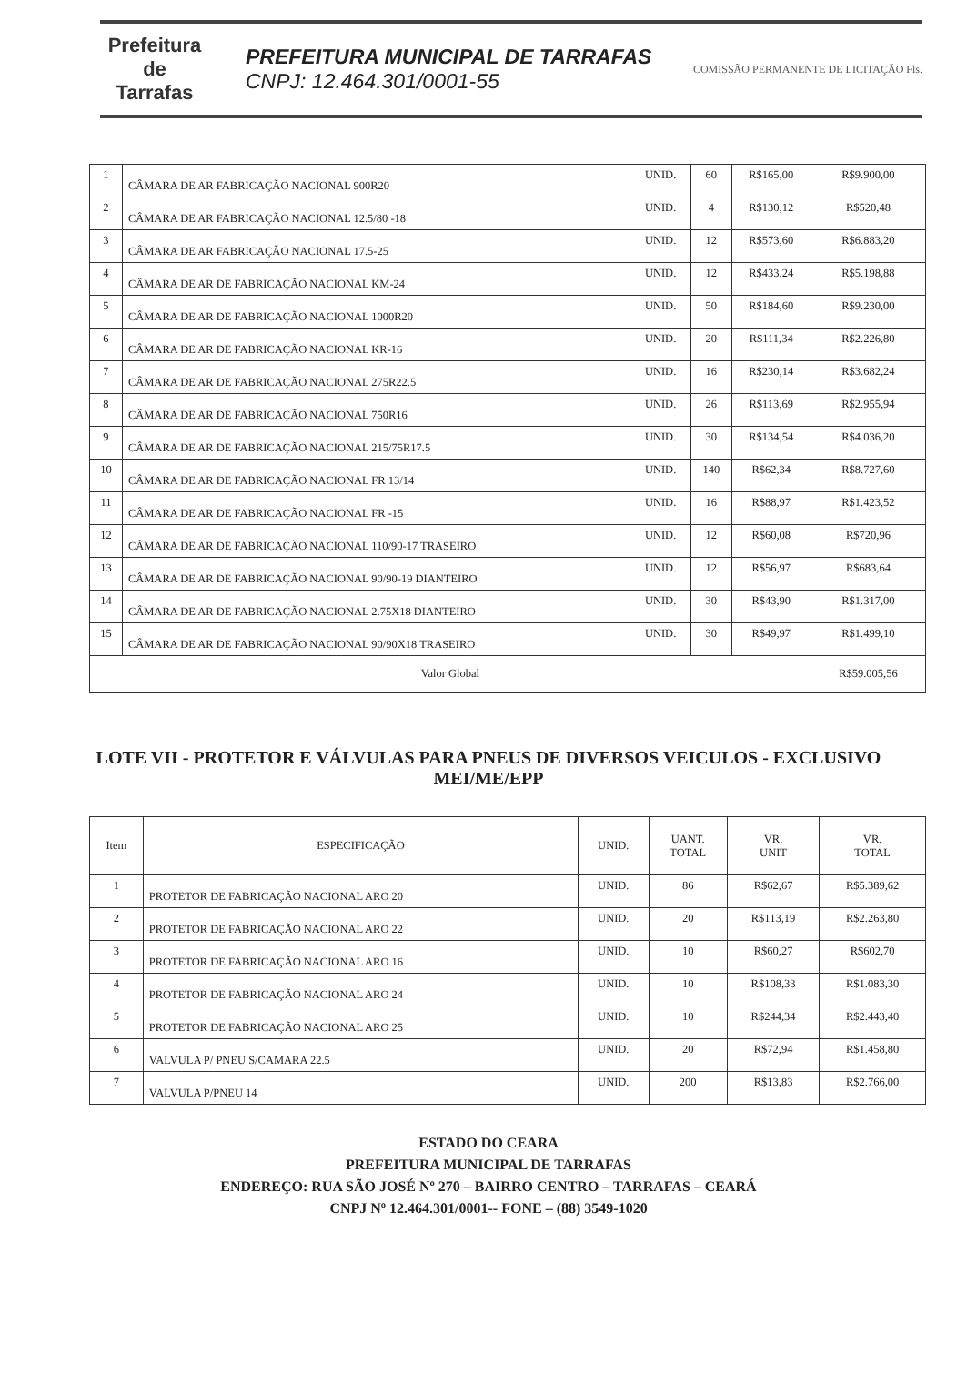Prefeitura de
Tarrafas
PREFEITURA MUNICIPAL DE TARRAFAS
CNPJ: 12.464.301/0001-55
COMISSÃO PERMANENTE DE LICITAÇÃO Fls.
| 1 | CÂMARA DE AR FABRICAÇÃO NACIONAL 900R20 | UNID. | 60 | R$165,00 | R$9.900,00 |
| 2 | CÂMARA DE AR FABRICAÇÃO NACIONAL 12.5/80 -18 | UNID. | 4 | R$130,12 | R$520,48 |
| 3 | CÂMARA DE AR FABRICAÇÃO NACIONAL 17.5-25 | UNID. | 12 | R$573,60 | R$6.883,20 |
| 4 | CÂMARA DE AR DE FABRICAÇÃO NACIONAL KM-24 | UNID. | 12 | R$433,24 | R$5.198,88 |
| 5 | CÂMARA DE AR DE FABRICAÇÃO NACIONAL 1000R20 | UNID. | 50 | R$184,60 | R$9.230,00 |
| 6 | CÂMARA DE AR DE FABRICAÇÃO NACIONAL KR-16 | UNID. | 20 | R$111,34 | R$2.226,80 |
| 7 | CÂMARA DE AR DE FABRICAÇÃO NACIONAL 275R22.5 | UNID. | 16 | R$230,14 | R$3.682,24 |
| 8 | CÂMARA DE AR DE FABRICAÇÃO NACIONAL 750R16 | UNID. | 26 | R$113,69 | R$2.955,94 |
| 9 | CÂMARA DE AR DE FABRICAÇÃO NACIONAL 215/75R17.5 | UNID. | 30 | R$134,54 | R$4.036,20 |
| 10 | CÂMARA DE AR DE FABRICAÇÃO NACIONAL FR 13/14 | UNID. | 140 | R$62,34 | R$8.727,60 |
| 11 | CÂMARA DE AR DE FABRICAÇÃO NACIONAL FR -15 | UNID. | 16 | R$88,97 | R$1.423,52 |
| 12 | CÂMARA DE AR DE FABRICAÇÃO NACIONAL 110/90-17 TRASEIRO | UNID. | 12 | R$60,08 | R$720,96 |
| 13 | CÂMARA DE AR DE FABRICAÇÃO NACIONAL 90/90-19 DIANTEIRO | UNID. | 12 | R$56,97 | R$683,64 |
| 14 | CÂMARA DE AR DE FABRICAÇÃO NACIONAL 2.75X18 DIANTEIRO | UNID. | 30 | R$43,90 | R$1.317,00 |
| 15 | CÂMARA DE AR DE FABRICAÇÃO NACIONAL 90/90X18 TRASEIRO | UNID. | 30 | R$49,97 | R$1.499,10 |
| Valor Global | | | | | R$59.005,56 |
LOTE VII - PROTETOR E VÁLVULAS PARA PNEUS DE DIVERSOS VEICULOS - EXCLUSIVO MEI/ME/EPP
| Item | ESPECIFICAÇÃO | UNID. | UANT. TOTAL | VR. UNIT | VR. TOTAL |
| --- | --- | --- | --- | --- | --- |
| 1 | PROTETOR DE FABRICAÇÃO NACIONAL ARO 20 | UNID. | 86 | R$62,67 | R$5.389,62 |
| 2 | PROTETOR DE FABRICAÇÃO NACIONAL ARO 22 | UNID. | 20 | R$113,19 | R$2.263,80 |
| 3 | PROTETOR DE FABRICAÇÃO NACIONAL ARO 16 | UNID. | 10 | R$60,27 | R$602,70 |
| 4 | PROTETOR DE FABRICAÇÃO NACIONAL ARO 24 | UNID. | 10 | R$108,33 | R$1.083,30 |
| 5 | PROTETOR DE FABRICAÇÃO NACIONAL ARO 25 | UNID. | 10 | R$244,34 | R$2.443,40 |
| 6 | VALVULA P/ PNEU S/CAMARA 22.5 | UNID. | 20 | R$72,94 | R$1.458,80 |
| 7 | VALVULA P/PNEU 14 | UNID. | 200 | R$13,83 | R$2.766,00 |
ESTADO DO CEARA
PREFEITURA MUNICIPAL DE TARRAFAS
ENDEREÇO: RUA SÃO JOSÉ Nº 270 – BAIRRO CENTRO – TARRAFAS – CEARÁ
CNPJ Nº 12.464.301/0001-- FONE – (88) 3549-1020